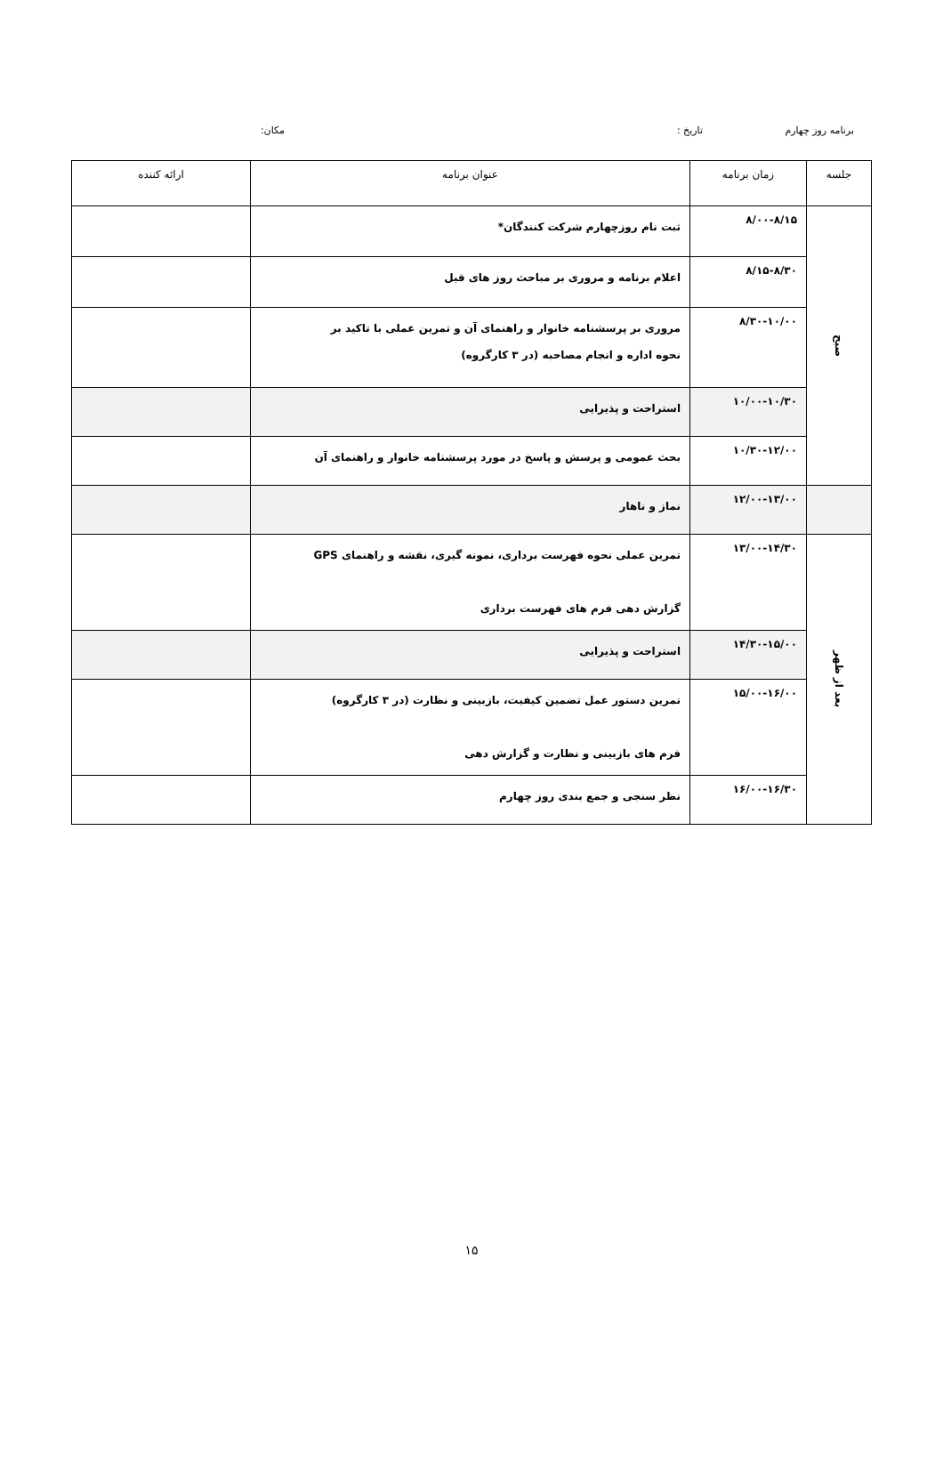برنامه روز چهارم تاریخ : مکان:
| جلسه | زمان برنامه | عنوان برنامه | ارائه کننده |
| --- | --- | --- | --- |
| صبح | ۸/۰۰-۸/۱۵ | ثبت نام روزچهارم شرکت کنندگان* | |
| | ۸/۱۵-۸/۳۰ | اعلام برنامه و مروری بر مباحث روز های قبل | |
| | ۸/۳۰-۱۰/۰۰ | مروری بر پرسشنامه خانوار و راهنمای آن و تمرین عملی با تاکید بر نحوه اداره و انجام مصاحبه (در ۳ کارگروه) | |
| | ۱۰/۰۰-۱۰/۳۰ | استراحت و پذیرایی | |
| | ۱۰/۳۰-۱۲/۰۰ | بحث عمومی و پرسش و پاسخ در مورد پرسشنامه خانوار و راهنمای آن | |
| | ۱۲/۰۰-۱۳/۰۰ | نماز و ناهار | |
| بعد از ظهر | ۱۳/۰۰-۱۴/۳۰ | تمرین عملی نحوه فهرست برداری، نمونه گیری، نقشه و راهنمای GPS گزارش دهی فرم های فهرست برداری | |
| | ۱۴/۳۰-۱۵/۰۰ | استراحت و پذیرایی | |
| | ۱۵/۰۰-۱۶/۰۰ | تمرین دستور عمل تضمین کیفیت، بازبینی و نظارت (در ۳ کارگروه) فرم های بازبینی و نظارت و گزارش دهی | |
| | ۱۶/۰۰-۱۶/۳۰ | نظر سنجی و جمع بندی روز چهارم | |
۱۵